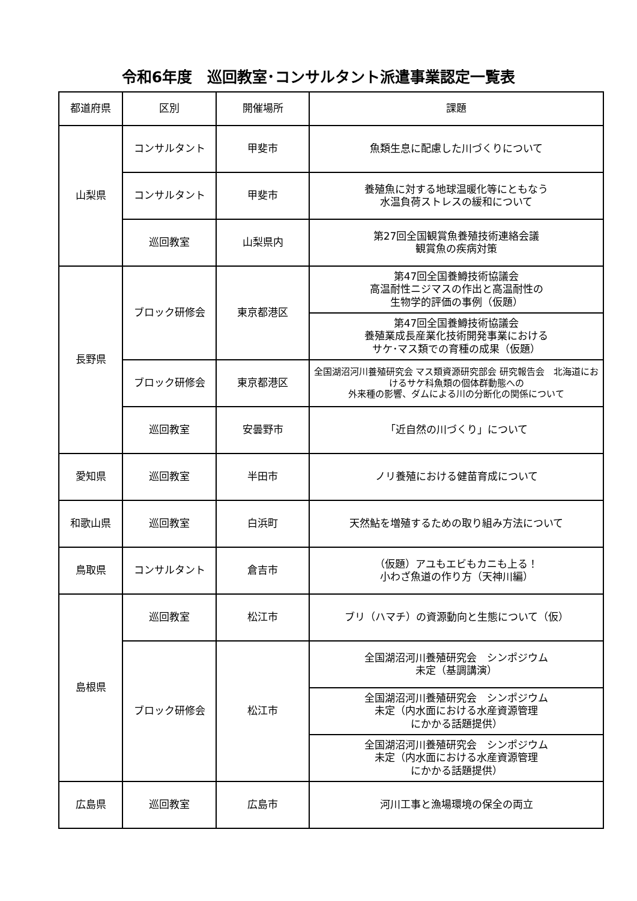令和6年度　巡回教室･コンサルタント派遣事業認定一覧表
| 都道府県 | 区別 | 開催場所 | 課題 |
| --- | --- | --- | --- |
| 山梨県 | コンサルタント | 甲斐市 | 魚類生息に配慮した川づくりについて |
| | コンサルタント | 甲斐市 | 養殖魚に対する地球温暖化等にともなう 水温負荷ストレスの緩和について |
| | 巡回教室 | 山梨県内 | 第27回全国観賞魚養殖技術連絡会議 観賞魚の疾病対策 |
| 長野県 | ブロック研修会 | 東京都港区 | 第47回全国養鱒技術協議会 高温耐性ニジマスの作出と高温耐性の 生物学的評価の事例（仮題） |
| | | | 第47回全国養鱒技術協議会 養殖業成長産業化技術開発事業における サケ･マス類での育種の成果（仮題） |
| | ブロック研修会 | 東京都港区 | 全国湖沼河川養殖研究会 マス類資源研究部会 研究報告会 北海道におけるサケ科魚類の個体群動態への 外来種の影響、ダムによる川の分断化の関係について |
| | 巡回教室 | 安曇野市 | 「近自然の川づくり」について |
| 愛知県 | 巡回教室 | 半田市 | ノリ養殖における健苗育成について |
| 和歌山県 | 巡回教室 | 白浜町 | 天然鮎を増殖するための取り組み方法について |
| 鳥取県 | コンサルタント | 倉吉市 | （仮題）アユもエビもカニも上る！ 小わざ魚道の作り方（天神川編） |
| 島根県 | 巡回教室 | 松江市 | ブリ（ハマチ）の資源動向と生態について（仮） |
| | ブロック研修会 | 松江市 | 全国湖沼河川養殖研究会 シンポジウム 未定（基調講演） |
| | | | 全国湖沼河川養殖研究会 シンポジウム 未定（内水面における水産資源管理 にかかる話題提供） |
| | | | 全国湖沼河川養殖研究会 シンポジウム 未定（内水面における水産資源管理 にかかる話題提供） |
| 広島県 | 巡回教室 | 広島市 | 河川工事と漁場環境の保全の両立 |